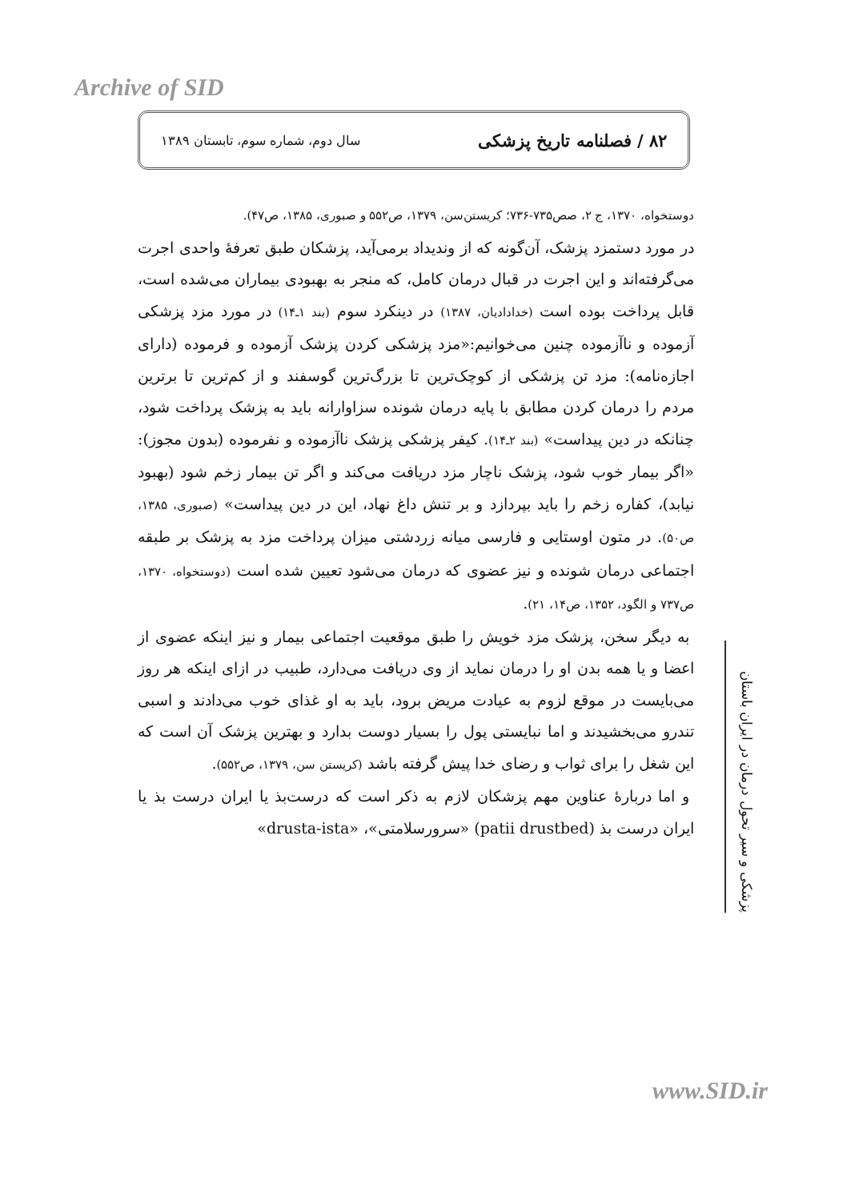Archive of SID
۸۲ / فصلنامه تاریخ پزشکی سال دوم، شماره سوم، تابستان ۱۳۸۹
دوستخواه، ۱۳۷۰، ج ۲، صص۷۳۵-۷۳۶؛ کریستن‌سن، ۱۳۷۹، ص۵۵۲ و صبوری، ۱۳۸۵، ص۴۷).
در مورد دستمزد پزشک، آن‌گونه که از وندیداد برمی‌آید، پزشکان طبق تعرفهٔ واحدی اجرت می‌گرفته‌اند و این اجرت در قبال درمان کامل، که منجر به بهبودی بیماران می‌شده است، قابل پرداخت بوده است (خدادادیان، ۱۳۸۷) در دینکرد سوم (بند ۱ـ۱۴) در مورد مزد پزشکی آزموده و ناآزموده چنین می‌خوانیم:«مزد پزشکی کردن پزشک آزموده و فرموده (دارای اجازه‌نامه): مزد تن پزشکی از کوچک‌ترین تا بزرگ‌ترین گوسفند و از کم‌ترین تا برترین مردم را درمان کردن مطابق با پایه درمان شونده سزاوارانه باید به پزشک پرداخت شود، چنانکه در دین پیداست» (بند ۲ـ۱۴). کیفر پزشکی پزشک ناآزموده و نفرموده (بدون مجوز): «اگر بیمار خوب شود، پزشک ناچار مزد دریافت می‌کند و اگر تن بیمار زخم شود (بهبود نیابد)، کفاره زخم را باید بپردازد و بر تنش داغ نهاد، این در دین پیداست» (صبوری، ۱۳۸۵، ص۵۰). در متون اوستایی و فارسی میانه زردشتی میزان پرداخت مزد به پزشک بر طبقه اجتماعی درمان شونده و نیز عضوی که درمان می‌شود تعیین شده است (دوستخواه، ۱۳۷۰، ص۷۳۷ و الگود، ۱۳۵۲، ص۱۴، ۲۱).
به دیگر سخن، پزشک مزد خویش را طبق موقعیت اجتماعی بیمار و نیز اینکه عضوی از اعضا و یا همه بدن او را درمان نماید از وی دریافت می‌دارد، طبیب در ازای اینکه هر روز می‌بایست در موقع لزوم به عیادت مریض برود، باید به او غذای خوب می‌دادند و اسبی تندرو می‌بخشیدند و اما نبایستی پول را بسیار دوست بدارد و بهترین پزشک آن است که این شغل را برای ثواب و رضای خدا پیش گرفته باشد (کریستن سن، ۱۳۷۹، ص۵۵۲).
و اما دربارهٔ عناوین مهم پزشکان لازم به ذکر است که درست‌بذ یا ایران درست بذ یا ایران درست بذ (patii drustbed) «سرورسلامتی»، «drusta-ista»
پزشکی و سیر تحول درمان در ایران باستان
www.SID.ir